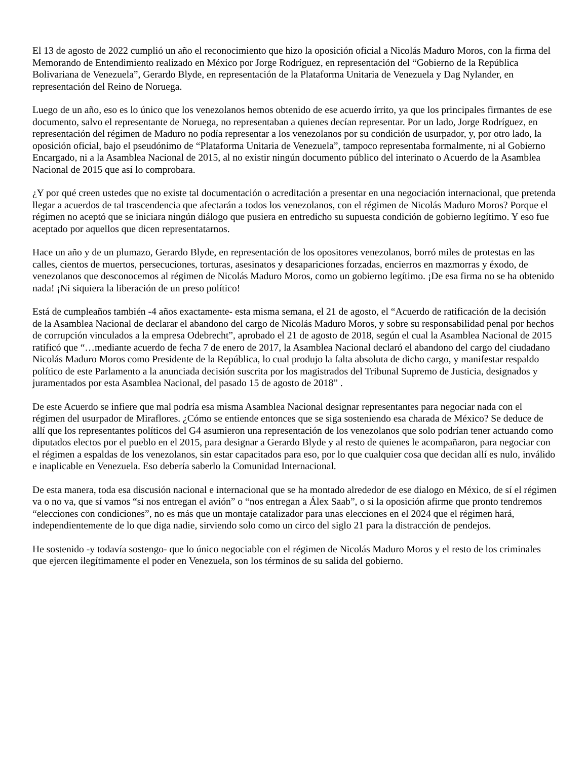El 13 de agosto de 2022 cumplió un año el reconocimiento que hizo la oposición oficial a Nicolás Maduro Moros, con la firma del Memorando de Entendimiento realizado en México por Jorge Rodríguez, en representación del “Gobierno de la República Bolivariana de Venezuela”, Gerardo Blyde, en representación de la Plataforma Unitaria de Venezuela y Dag Nylander, en representación del Reino de Noruega.
Luego de un año, eso es lo único que los venezolanos hemos obtenido de ese acuerdo írrito, ya que los principales firmantes de ese documento, salvo el representante de Noruega, no representaban a quienes decían representar. Por un lado, Jorge Rodríguez, en representación del régimen de Maduro no podía representar a los venezolanos por su condición de usurpador, y, por otro lado, la oposición oficial, bajo el pseudónimo de “Plataforma Unitaria de Venezuela”, tampoco representaba formalmente, ni al Gobierno Encargado, ni a la Asamblea Nacional de 2015, al no existir ningún documento público del interinato o Acuerdo de la Asamblea Nacional de 2015 que así lo comprobara.
¿Y por qué creen ustedes que no existe tal documentación o acreditación a presentar en una negociación internacional, que pretenda llegar a acuerdos de tal trascendencia que afectarán a todos los venezolanos, con el régimen de Nicolás Maduro Moros? Porque el régimen no aceptó que se iniciara ningún diálogo que pusiera en entredicho su supuesta condición de gobierno legítimo. Y eso fue aceptado por aquellos que dicen representatarnos.
Hace un año y de un plumazo, Gerardo Blyde, en representación de los opositores venezolanos, borró miles de protestas en las calles, cientos de muertos, persecuciones, torturas, asesinatos y desapariciones forzadas, encierros en mazmorras y éxodo, de venezolanos que desconocemos al régimen de Nicolás Maduro Moros, como un gobierno legítimo. ¡De esa firma no se ha obtenido nada! ¡Ni siquiera la liberación de un preso político!
Está de cumpleaños también -4 años exactamente- esta misma semana, el 21 de agosto, el “Acuerdo de ratificación de la decisión de la Asamblea Nacional de declarar el abandono del cargo de Nicolás Maduro Moros, y sobre su responsabilidad penal por hechos de corrupción vinculados a la empresa Odebrecht”, aprobado el 21 de agosto de 2018, según el cual la Asamblea Nacional de 2015 ratificó que “…mediante acuerdo de fecha 7 de enero de 2017, la Asamblea Nacional declaró el abandono del cargo del ciudadano Nicolás Maduro Moros como Presidente de la República, lo cual produjo la falta absoluta de dicho cargo, y manifestar respaldo político de este Parlamento a la anunciada decisión suscrita por los magistrados del Tribunal Supremo de Justicia, designados y juramentados por esta Asamblea Nacional, del pasado 15 de agosto de 2018” .
De este Acuerdo se infiere que mal podría esa misma Asamblea Nacional designar representantes para negociar nada con el régimen del usurpador de Miraflores. ¿Cómo se entiende entonces que se siga sosteniendo esa charada de México? Se deduce de allí que los representantes políticos del G4 asumieron una representación de los venezolanos que solo podrían tener actuando como diputados electos por el pueblo en el 2015, para designar a Gerardo Blyde y al resto de quienes le acompañaron, para negociar con el régimen a espaldas de los venezolanos, sin estar capacitados para eso, por lo que cualquier cosa que decidan allí es nulo, inválido e inaplicable en Venezuela. Eso debería saberlo la Comunidad Internacional.
De esta manera, toda esa discusión nacional e internacional que se ha montado alrededor de ese dialogo en México, de sí el régimen va o no va, que sí vamos “si nos entregan el avión” o “nos entregan a Álex Saab”, o si la oposición afirme que pronto tendremos “elecciones con condiciones”, no es más que un montaje catalizador para unas elecciones en el 2024 que el régimen hará, independientemente de lo que diga nadie, sirviendo solo como un circo del siglo 21 para la distracción de pendejos.
He sostenido -y todavía sostengo- que lo único negociable con el régimen de Nicolás Maduro Moros y el resto de los criminales que ejercen ilegítimamente el poder en Venezuela, son los términos de su salida del gobierno.